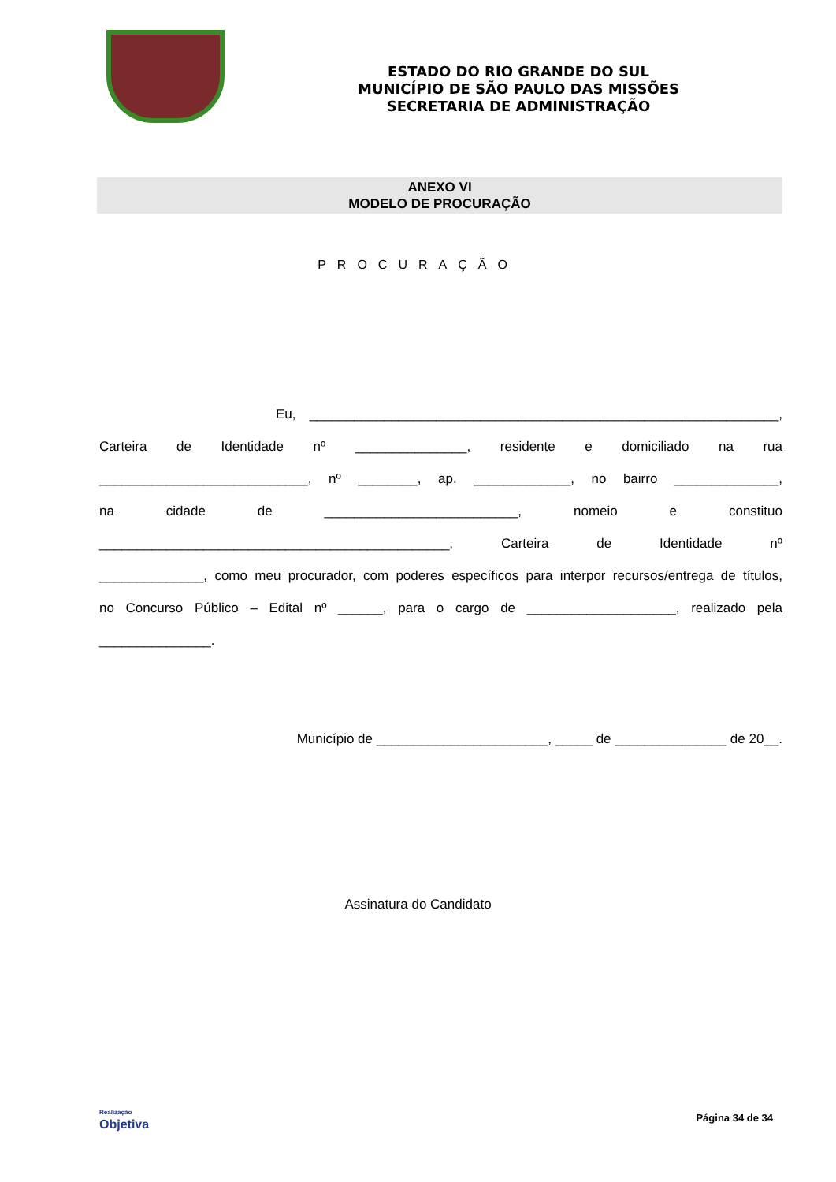ESTADO DO RIO GRANDE DO SUL
MUNICÍPIO DE SÃO PAULO DAS MISSÕES
SECRETARIA DE ADMINISTRAÇÃO
ANEXO VI
MODELO DE PROCURAÇÃO
PROCURAÇÃO
Eu, _______________________________________________________________,
Carteira de Identidade nº _______________, residente e domiciliado na rua
____________________________, nº ________, ap. _____________, no bairro ______________,
na cidade de __________________________, nomeio e constituo
_______________________________________________, Carteira de Identidade nº
______________, como meu procurador, com poderes específicos para interpor recursos/entrega de títulos,
no Concurso Público – Edital nº ______, para o cargo de ____________________, realizado pela
_______________.
Município de _______________________, _____ de _______________ de 20__.
Assinatura do Candidato
Realização
Objetiva
Página 34 de 34